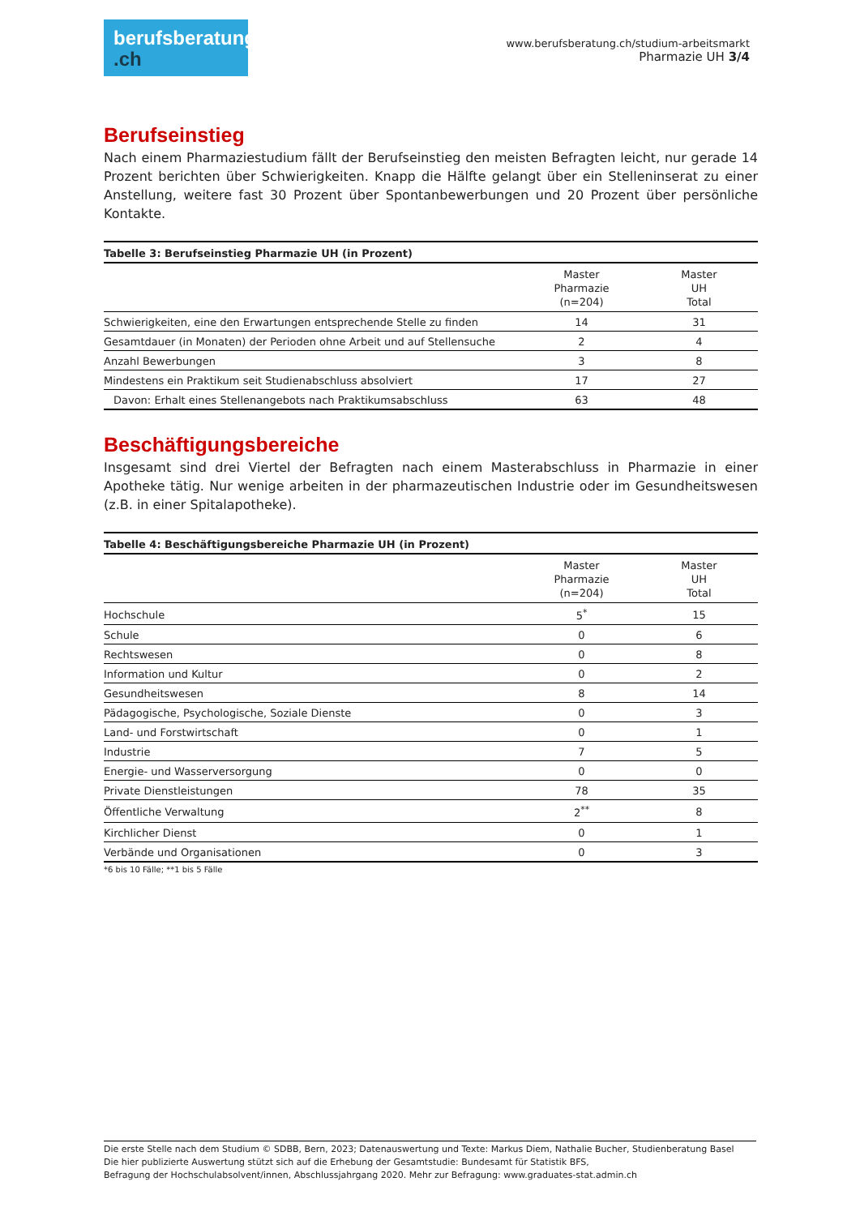berufsberatung
.ch
www.berufsberatung.ch/studium-arbeitsmarkt
Pharmazie UH 3/4
Berufseinstieg
Nach einem Pharmaziestudium fällt der Berufseinstieg den meisten Befragten leicht, nur gerade 14 Prozent berichten über Schwierigkeiten. Knapp die Hälfte gelangt über ein Stelleninserat zu einer Anstellung, weitere fast 30 Prozent über Spontanbewerbungen und 20 Prozent über persönliche Kontakte.
Tabelle 3: Berufseinstieg Pharmazie UH (in Prozent)
| | Master Pharmazie (n=204) | Master UH Total |
| --- | --- | --- |
| Schwierigkeiten, eine den Erwartungen entsprechende Stelle zu finden | 14 | 31 |
| Gesamtdauer (in Monaten) der Perioden ohne Arbeit und auf Stellensuche | 2 | 4 |
| Anzahl Bewerbungen | 3 | 8 |
| Mindestens ein Praktikum seit Studienabschluss absolviert | 17 | 27 |
| Davon: Erhalt eines Stellenangebots nach Praktikumsabschluss | 63 | 48 |
Beschäftigungsbereiche
Insgesamt sind drei Viertel der Befragten nach einem Masterabschluss in Pharmazie in einer Apotheke tätig. Nur wenige arbeiten in der pharmazeutischen Industrie oder im Gesundheitswesen (z.B. in einer Spitalapotheke).
Tabelle 4: Beschäftigungsbereiche Pharmazie UH (in Prozent)
| | Master Pharmazie (n=204) | Master UH Total |
| --- | --- | --- |
| Hochschule | 5<sup>*</sup> | 15 |
| Schule | 0 | 6 |
| Rechtswesen | 0 | 8 |
| Information und Kultur | 0 | 2 |
| Gesundheitswesen | 8 | 14 |
| Pädagogische, Psychologische, Soziale Dienste | 0 | 3 |
| Land- und Forstwirtschaft | 0 | 1 |
| Industrie | 7 | 5 |
| Energie- und Wasserversorgung | 0 | 0 |
| Private Dienstleistungen | 78 | 35 |
| Öffentliche Verwaltung | 2<sup>**</sup> | 8 |
| Kirchlicher Dienst | 0 | 1 |
| Verbände und Organisationen | 0 | 3 |
*6 bis 10 Fälle; **1 bis 5 Fälle
Die erste Stelle nach dem Studium © SDBB, Bern, 2023; Datenauswertung und Texte: Markus Diem, Nathalie Bucher, Studienberatung Basel
Die hier publizierte Auswertung stützt sich auf die Erhebung der Gesamtstudie: Bundesamt für Statistik BFS,
Befragung der Hochschulabsolvent/innen, Abschlussjahrgang 2020. Mehr zur Befragung: www.graduates-stat.admin.ch